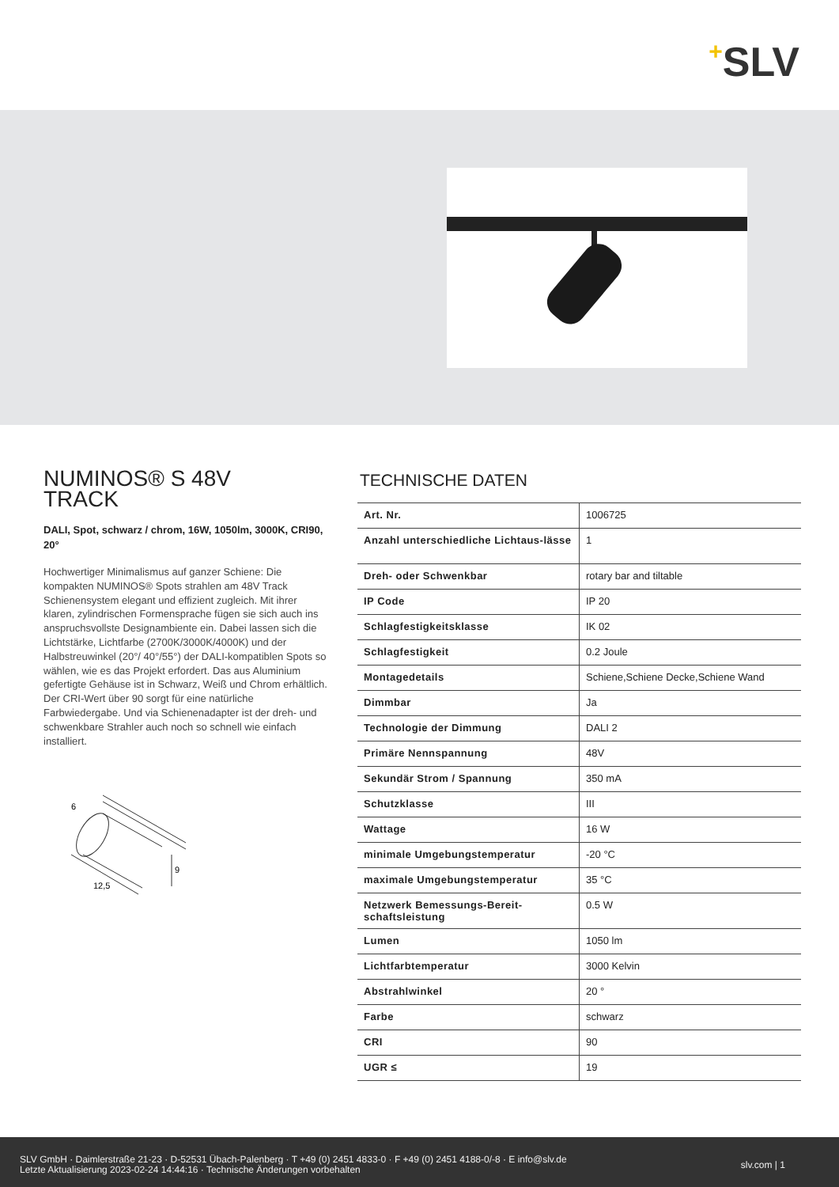+SLV
NUMINOS® S 48V
TRACK
DALI, Spot, schwarz / chrom, 16W, 1050lm, 3000K, CRI90, 20°
Hochwertiger Minimalismus auf ganzer Schiene: Die kompakten NUMINOS® Spots strahlen am 48V Track Schienensystem elegant und effizient zugleich. Mit ihrer klaren, zylindrischen Formensprache fügen sie sich auch ins anspruchsvollste Designambiente ein. Dabei lassen sich die Lichtstärke, Lichtfarbe (2700K/3000K/4000K) und der Halbstreuwinkel (20°/ 40°/55°) der DALI-kompatiblen Spots so wählen, wie es das Projekt erfordert. Das aus Aluminium gefertigte Gehäuse ist in Schwarz, Weiß und Chrom erhältlich. Der CRI-Wert über 90 sorgt für eine natürliche Farbwiedergabe. Und via Schienenadapter ist der dreh- und schwenkbare Strahler auch noch so schnell wie einfach installiert.
6
12,5
9
TECHNISCHE DATEN
| Art. Nr. | 1006725 |
| Anzahl unterschiedliche Lichtaus-lässe | 1 |
| Dreh- oder Schwenkbar | rotary bar and tiltable |
| IP Code | IP 20 |
| Schlagfestigkeitsklasse | IK 02 |
| Schlagfestigkeit | 0.2 Joule |
| Montagedetails | Schiene,Schiene Decke,Schiene Wand |
| Dimmbar | Ja |
| Technologie der Dimmung | DALI 2 |
| Primäre Nennspannung | 48V |
| Sekundär Strom / Spannung | 350 mA |
| Schutzklasse | III |
| Wattage | 16 W |
| minimale Umgebungstemperatur | -20 °C |
| maximale Umgebungstemperatur | 35 °C |
| Netzwerk Bemessungs-Bereit-schaftsleistung | 0.5 W |
| Lumen | 1050 lm |
| Lichtfarbtemperatur | 3000 Kelvin |
| Abstrahlwinkel | 20 ° |
| Farbe | schwarz |
| CRI | 90 |
| UGR ≤ | 19 |
SLV GmbH · Daimlerstraße 21-23 · D-52531 Übach-Palenberg · T +49 (0) 2451 4833-0 · F +49 (0) 2451 4188-0/-8 · E info@slv.de
Letzte Aktualisierung 2023-02-24 14:44:16 · Technische Änderungen vorbehalten
slv.com | 1